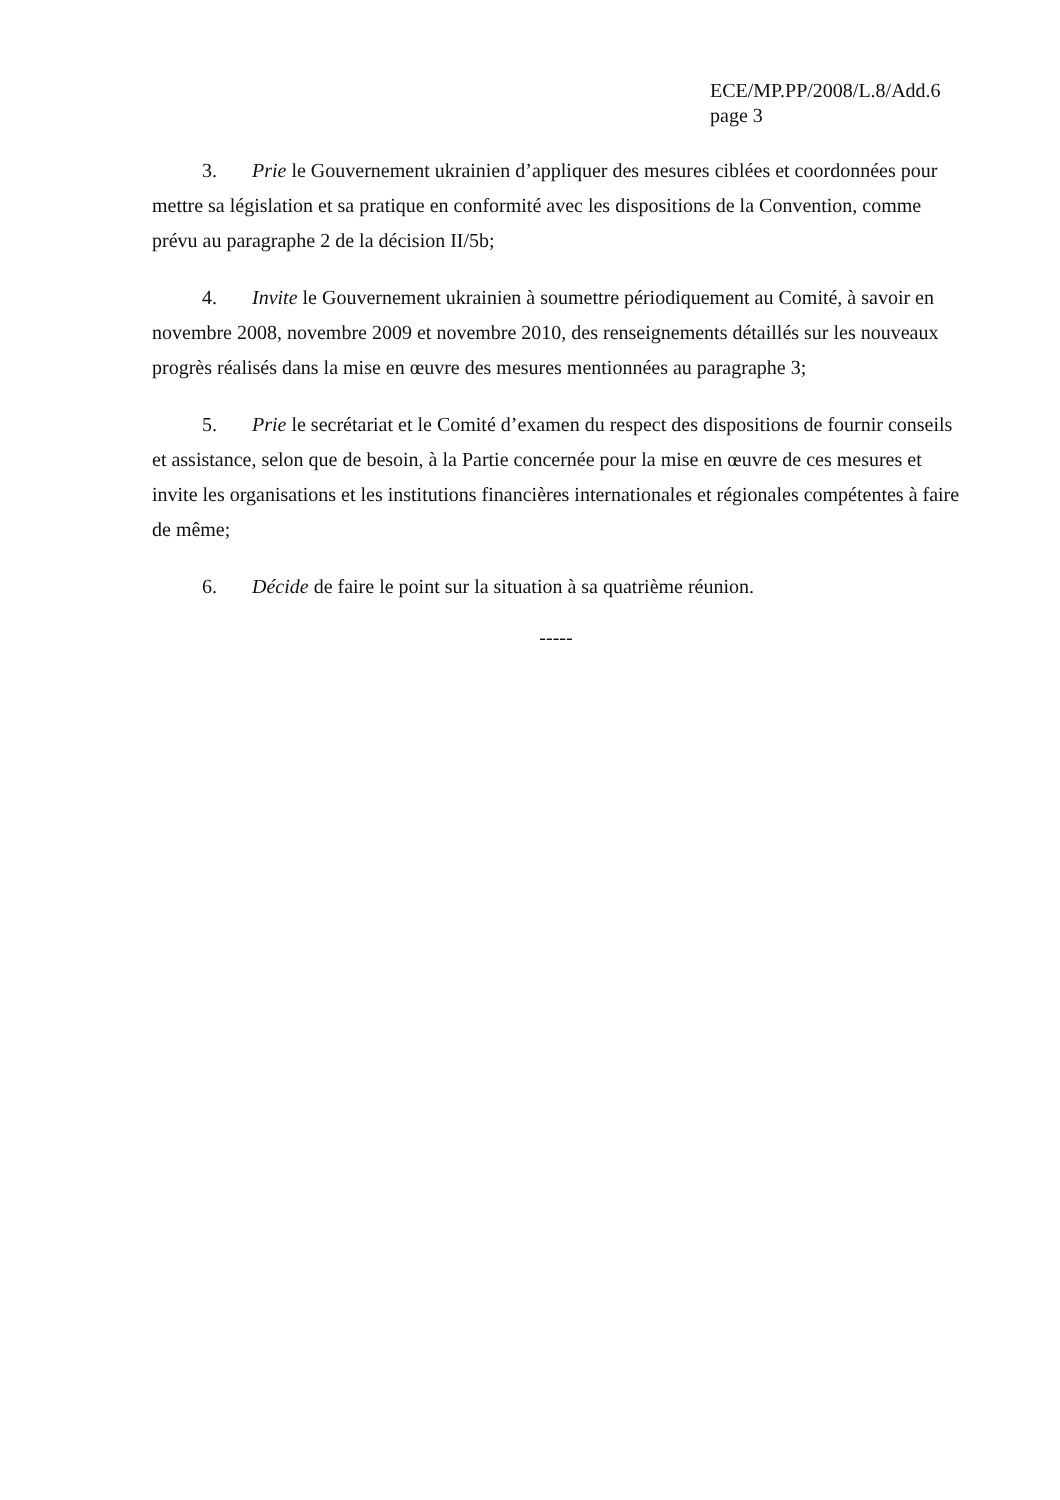ECE/MP.PP/2008/L.8/Add.6
page 3
3. Prie le Gouvernement ukrainien d’appliquer des mesures ciblées et coordonnées pour mettre sa législation et sa pratique en conformité avec les dispositions de la Convention, comme prévu au paragraphe 2 de la décision II/5b;
4. Invite le Gouvernement ukrainien à soumettre périodiquement au Comité, à savoir en novembre 2008, novembre 2009 et novembre 2010, des renseignements détaillés sur les nouveaux progrès réalisés dans la mise en œuvre des mesures mentionnées au paragraphe 3;
5. Prie le secrétariat et le Comité d’examen du respect des dispositions de fournir conseils et assistance, selon que de besoin, à la Partie concernée pour la mise en œuvre de ces mesures et invite les organisations et les institutions financières internationales et régionales compétentes à faire de même;
6. Décide de faire le point sur la situation à sa quatrième réunion.
-----